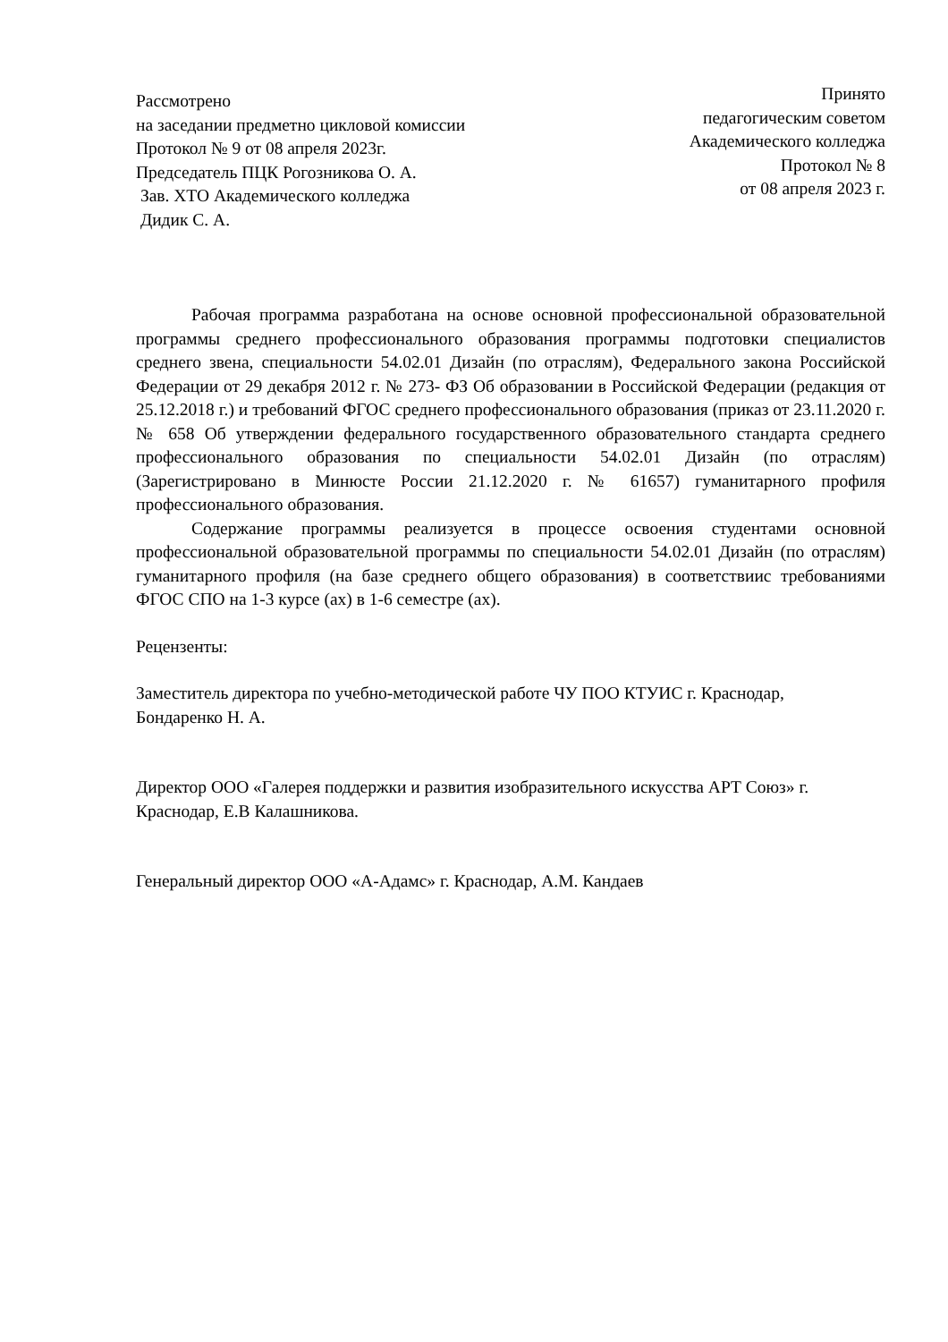Рассмотрено
на заседании предметно цикловой комиссии
Протокол № 9 от 08 апреля 2023г.
Председатель ПЦК Рогозникова О. А.
Зав. ХТО Академического колледжа
Дидик С. А.
Принято
педагогическим советом
Академического колледжа
Протокол № 8
от 08 апреля 2023 г.
Рабочая программа разработана на основе основной профессиональной образовательной программы среднего профессионального образования программы подготовки специалистов среднего звена, специальности 54.02.01 Дизайн (по отраслям), Федерального закона Российской Федерации от 29 декабря 2012 г. № 273- ФЗ Об образовании в Российской Федерации (редакция от 25.12.2018 г.) и требований ФГОС среднего профессионального образования (приказ от 23.11.2020 г. № 658 Об утверждении федерального государственного образовательного стандарта среднего профессионального образования по специальности 54.02.01 Дизайн (по отраслям) (Зарегистрировано в Минюсте России 21.12.2020 г. № 61657) гуманитарного профиля профессионального образования.
Содержание программы реализуется в процессе освоения студентами основной профессиональной образовательной программы по специальности 54.02.01 Дизайн (по отраслям) гуманитарного профиля (на базе среднего общего образования) в соответствиис требованиями ФГОС СПО на 1-3 курсе (ах) в 1-6 семестре (ах).
Рецензенты:
Заместитель директора по учебно-методической работе ЧУ ПОО КТУИС г. Краснодар,
Бондаренко Н. А.
Директор ООО «Галерея поддержки и развития изобразительного искусства АРТ Союз» г.
Краснодар, Е.В Калашникова.
Генеральный директор ООО «А-Адамс» г. Краснодар, А.М. Кандаев